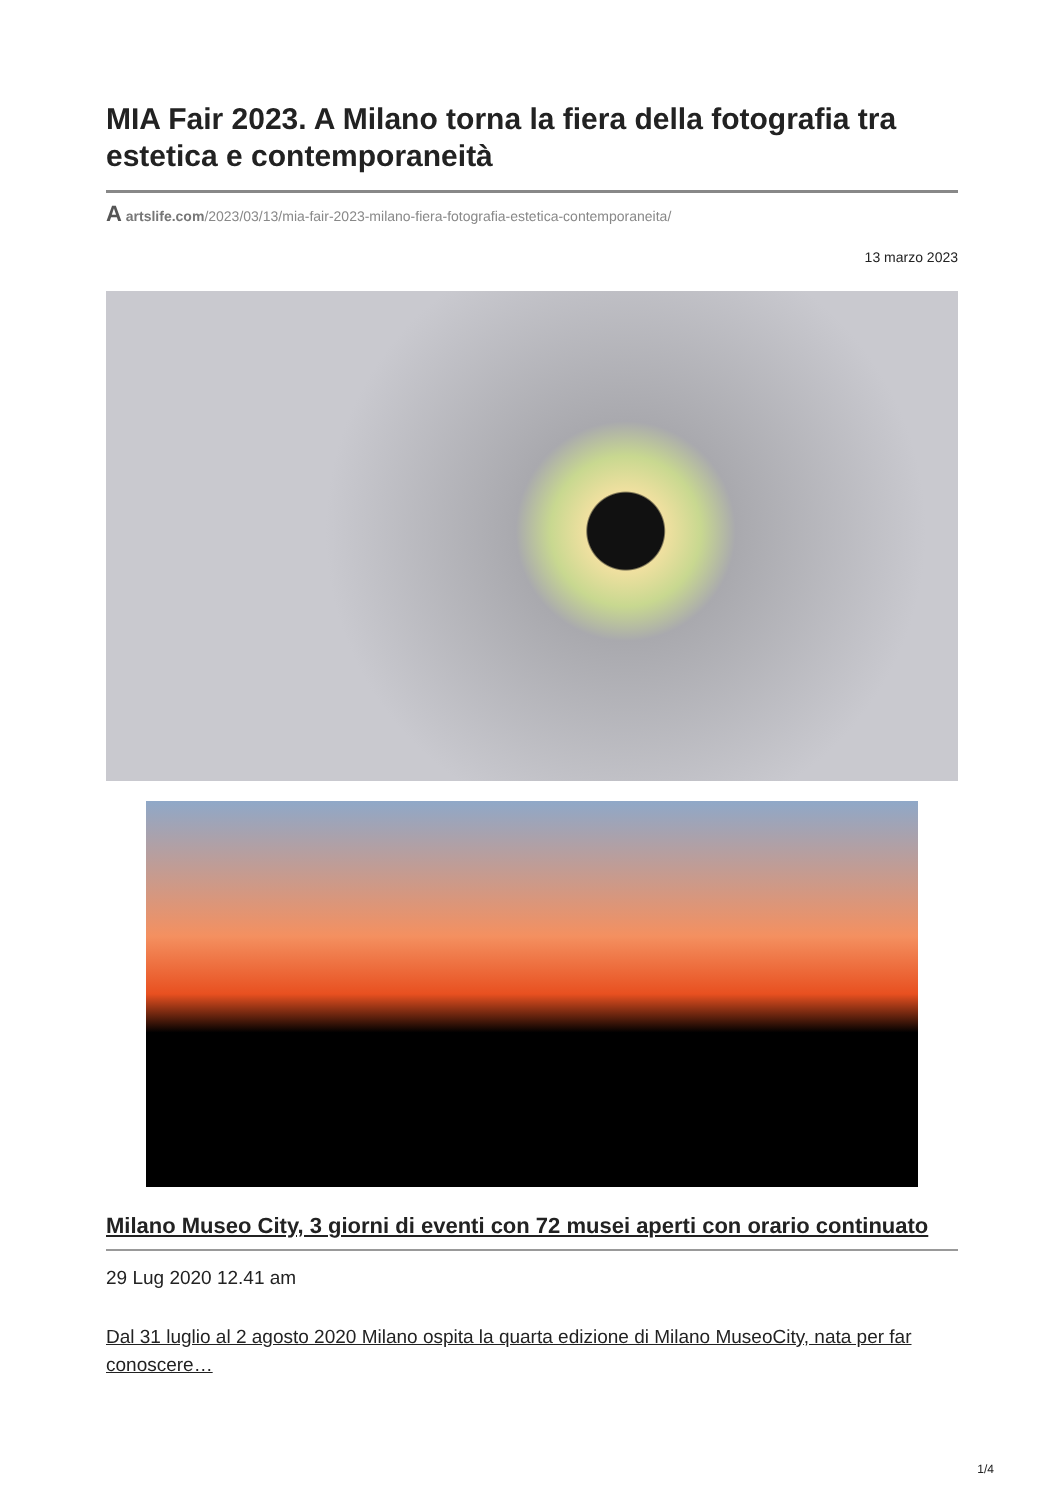MIA Fair 2023. A Milano torna la fiera della fotografia tra estetica e contemporaneità
A artslife.com/2023/03/13/mia-fair-2023-milano-fiera-fotografia-estetica-contemporaneita/
13 marzo 2023
Milano Museo City, 3 giorni di eventi con 72 musei aperti con orario continuato
29 Lug 2020 12.41 am
Dal 31 luglio al 2 agosto 2020 Milano ospita la quarta edizione di Milano MuseoCity, nata per far conoscere…
1/4